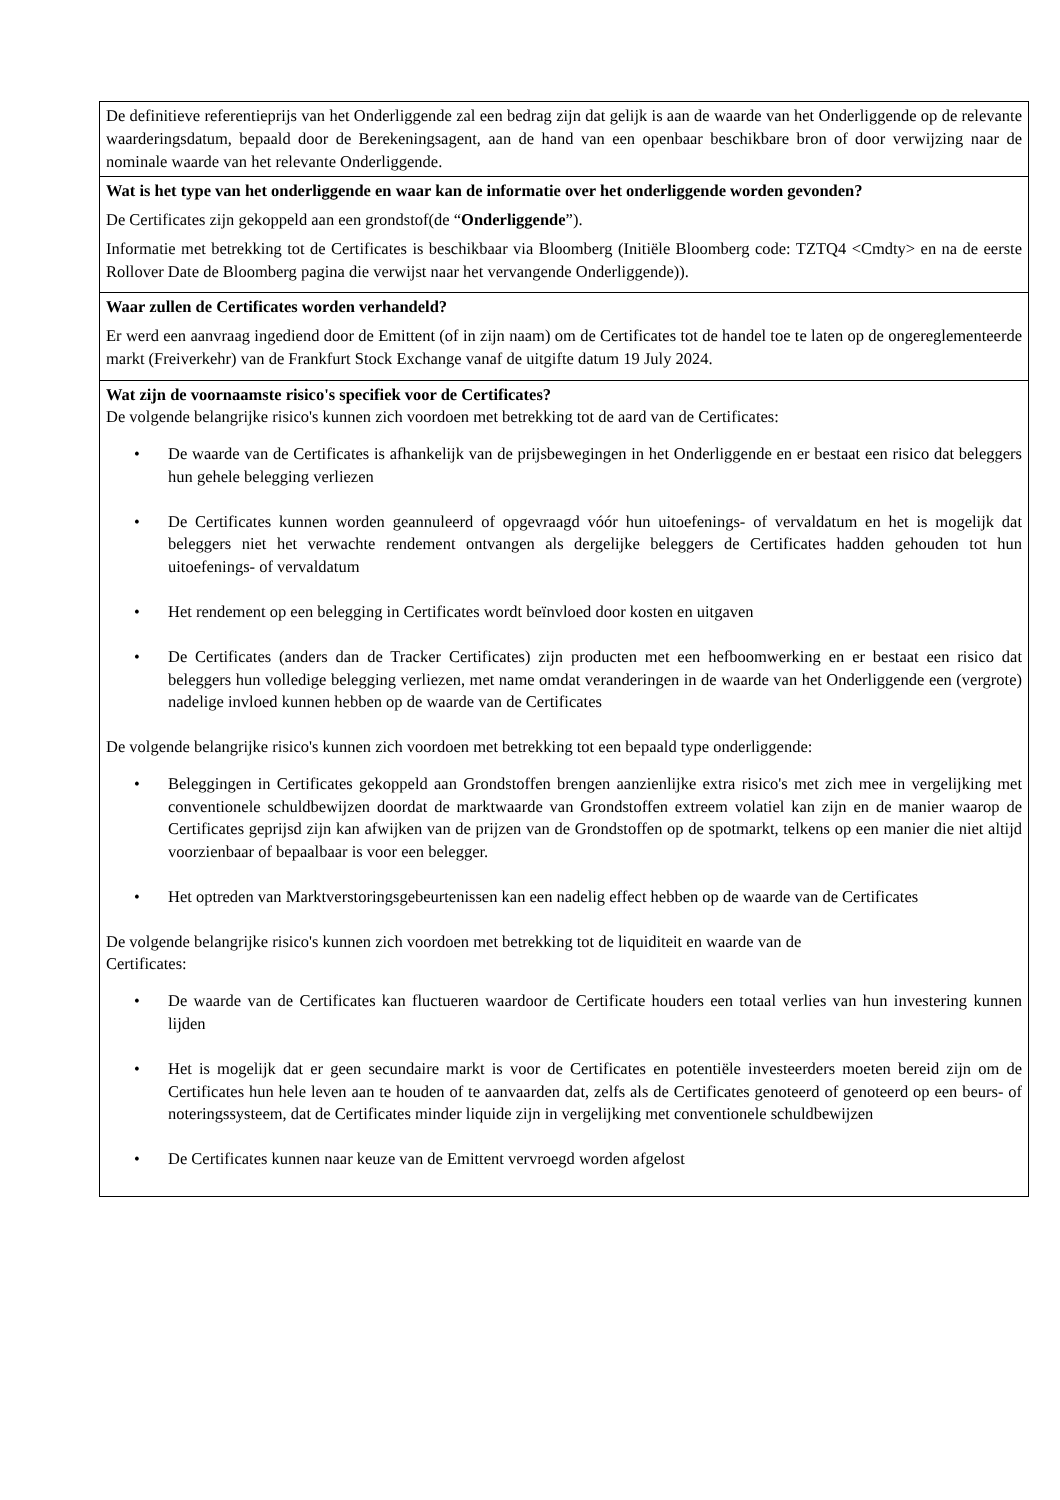| De definitieve referentieprijs van het Onderliggende zal een bedrag zijn dat gelijk is aan de waarde van het Onderliggende op de relevante waarderingsdatum, bepaald door de Berekeningsagent, aan de hand van een openbaar beschikbare bron of door verwijzing naar de nominale waarde van het relevante Onderliggende. |
| Wat is het type van het onderliggende en waar kan de informatie over het onderliggende worden gevonden? De Certificates zijn gekoppeld aan een grondstof(de “ Onderliggende ”). Informatie met betrekking tot de Certificates is beschikbaar via Bloomberg (Initiële Bloomberg code: TZTQ4 <Cmdty> en na de eerste Rollover Date de Bloomberg pagina die verwijst naar het vervangende Onderliggende)). |
| Waar zullen de Certificates worden verhandeld? Er werd een aanvraag ingediend door de Emittent (of in zijn naam) om de Certificates tot de handel toe te laten op de ongereglementeerde markt (Freiverkehr) van de Frankfurt Stock Exchange vanaf de uitgifte datum 19 July 2024. |
| Wat zijn de voornaamste risico's specifiek voor de Certificates? De volgende belangrijke risico's kunnen zich voordoen met betrekking tot de aard van de Certificates: • De waarde van de Certificates is afhankelijk van de prijsbewegingen in het Onderliggende en er bestaat een risico dat beleggers hun gehele belegging verliezen • De Certificates kunnen worden geannuleerd of opgevraagd vóór hun uitoefenings- of vervaldatum en het is mogelijk dat beleggers niet het verwachte rendement ontvangen als dergelijke beleggers de Certificates hadden gehouden tot hun uitoefenings- of vervaldatum • Het rendement op een belegging in Certificates wordt beïnvloed door kosten en uitgaven • De Certificates (anders dan de Tracker Certificates) zijn producten met een hefboomwerking en er bestaat een risico dat beleggers hun volledige belegging verliezen, met name omdat veranderingen in de waarde van het Onderliggende een (vergrote) nadelige invloed kunnen hebben op de waarde van de Certificates De volgende belangrijke risico's kunnen zich voordoen met betrekking tot een bepaald type onderliggende: • Beleggingen in Certificates gekoppeld aan Grondstoffen brengen aanzienlijke extra risico's met zich mee in vergelijking met conventionele schuldbewijzen doordat de marktwaarde van Grondstoffen extreem volatiel kan zijn en de manier waarop de Certificates geprijsd zijn kan afwijken van de prijzen van de Grondstoffen op de spotmarkt, telkens op een manier die niet altijd voorzienbaar of bepaalbaar is voor een belegger. • Het optreden van Marktverstoringsgebeurtenissen kan een nadelig effect hebben op de waarde van de Certificates De volgende belangrijke risico's kunnen zich voordoen met betrekking tot de liquiditeit en waarde van de Certificates: • De waarde van de Certificates kan fluctueren waardoor de Certificate houders een totaal verlies van hun investering kunnen lijden • Het is mogelijk dat er geen secundaire markt is voor de Certificates en potentiële investeerders moeten bereid zijn om de Certificates hun hele leven aan te houden of te aanvaarden dat, zelfs als de Certificates genoteerd of genoteerd op een beurs- of noteringssysteem, dat de Certificates minder liquide zijn in vergelijking met conventionele schuldbewijzen • De Certificates kunnen naar keuze van de Emittent vervroegd worden afgelost |